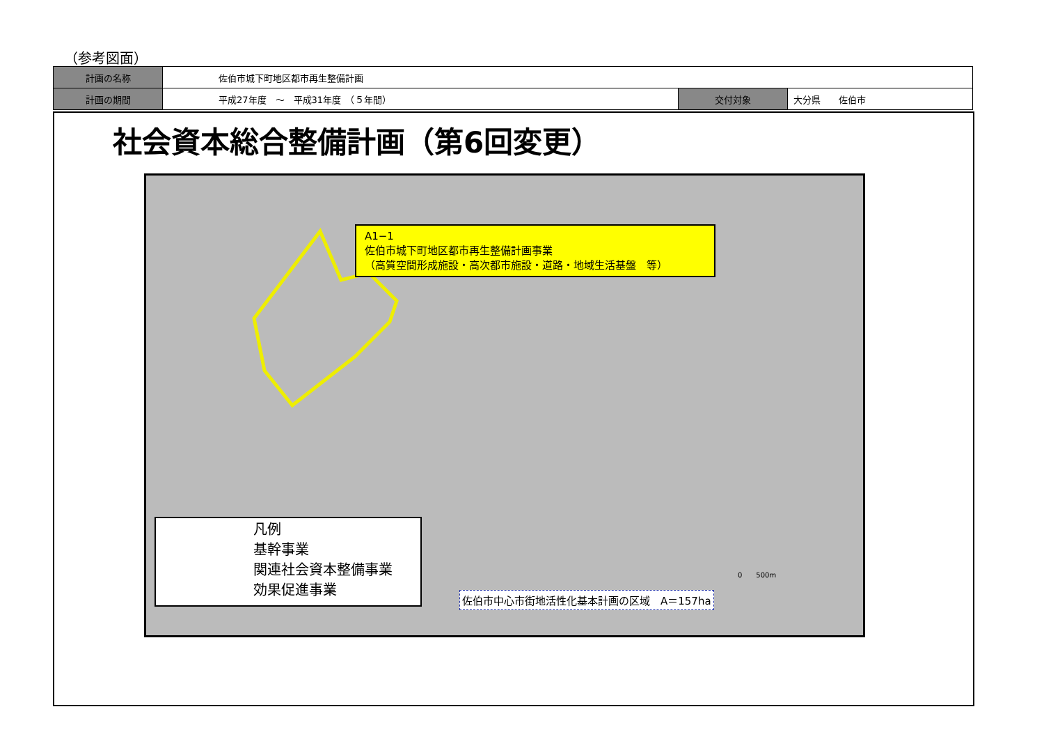（参考図面）
| 計画の名称 | 佐伯市城下町地区都市再生整備計画 | | |
| 計画の期間 | 平成27年度 ～ 平成31年度 （５年間） | 交付対象 | 大分県 佐伯市 |
社会資本総合整備計画（第6回変更）
A1−1
佐伯市城下町地区都市再生整備計画事業
（高質空間形成施設・高次都市施設・道路・地域生活基盤　等）
凡例
基幹事業
関連社会資本整備事業
効果促進事業
佐伯市中心市街地活性化基本計画の区域　A＝157ha
0　　500m